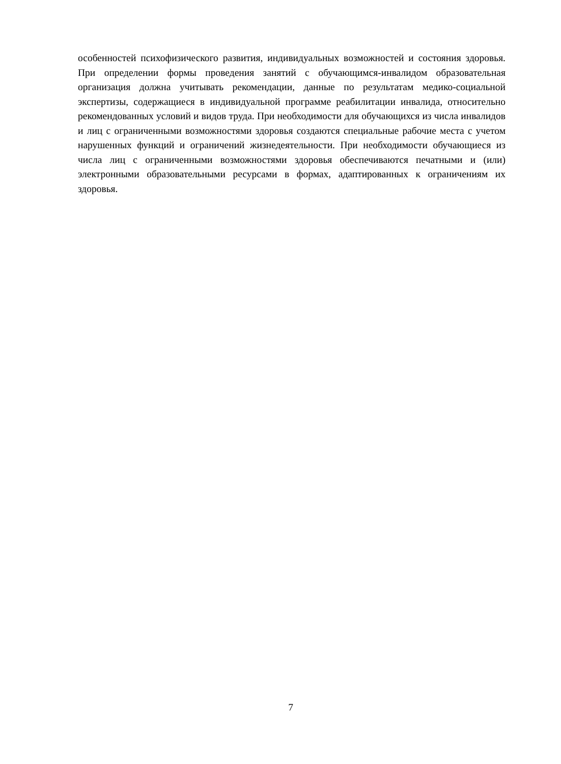особенностей психофизического развития, индивидуальных возможностей и состояния здоровья. При определении формы проведения занятий с обучающимся-инвалидом образовательная организация должна учитывать рекомендации, данные по результатам медико-социальной экспертизы, содержащиеся в индивидуальной программе реабилитации инвалида, относительно рекомендованных условий и видов труда. При необходимости для обучающихся из числа инвалидов и лиц с ограниченными возможностями здоровья создаются специальные рабочие места с учетом нарушенных функций и ограничений жизнедеятельности. При необходимости обучающиеся из числа лиц с ограниченными возможностями здоровья обеспечиваются печатными и (или) электронными образовательными ресурсами в формах, адаптированных к ограничениям их здоровья.
7